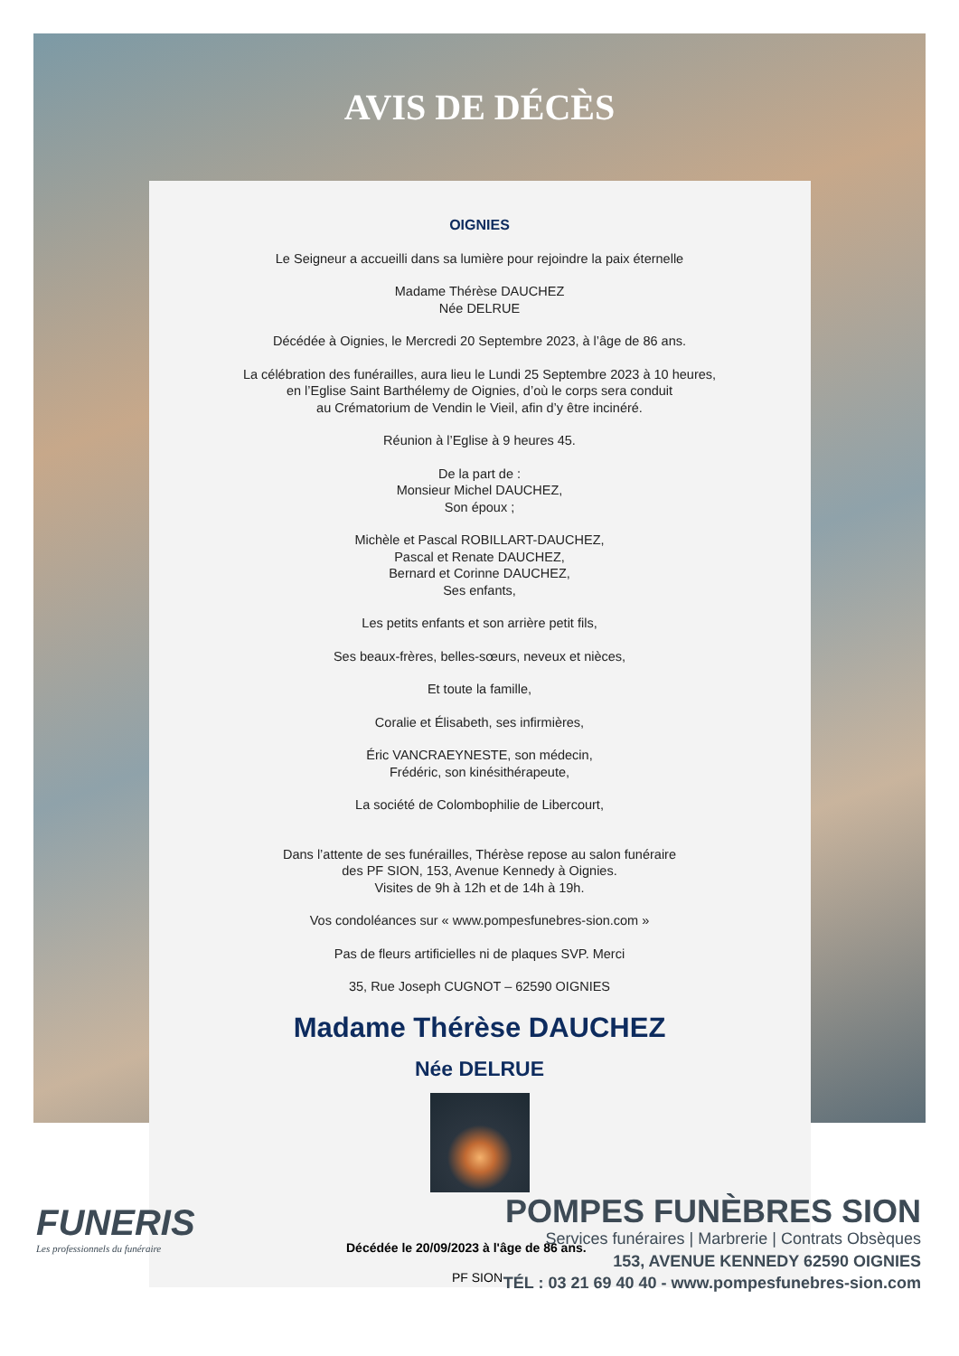AVIS DE DÉCÈS
OIGNIES
Le Seigneur a accueilli dans sa lumière pour rejoindre la paix éternelle
Madame Thérèse DAUCHEZ
Née DELRUE
Décédée à Oignies, le Mercredi 20 Septembre 2023, à l’âge de 86 ans.
La célébration des funérailles, aura lieu le Lundi 25 Septembre 2023 à 10 heures,
en l’Eglise Saint Barthélemy de Oignies, d’où le corps sera conduit
au Crématorium de Vendin le Vieil, afin d’y être incinéré.
Réunion à l’Eglise à 9 heures 45.
De la part de :
Monsieur Michel DAUCHEZ,
Son époux ;
Michèle et Pascal ROBILLART-DAUCHEZ,
Pascal et Renate DAUCHEZ,
Bernard et Corinne DAUCHEZ,
Ses enfants,
Les petits enfants et son arrière petit fils,
Ses beaux-frères, belles-sœurs, neveux et nièces,
Et toute la famille,
Coralie et Élisabeth, ses infirmières,
Éric VANCRAEYNESTE, son médecin,
Frédéric, son kinésithérapeute,
La société de Colombophilie de Libercourt,
Dans l’attente de ses funérailles, Thérèse repose au salon funéraire
des PF SION, 153, Avenue Kennedy à Oignies.
Visites de 9h à 12h et de 14h à 19h.
Vos condoléances sur « www.pompesfunebres-sion.com »
Pas de fleurs artificielles ni de plaques SVP. Merci
35, Rue Joseph CUGNOT – 62590 OIGNIES
Madame Thérèse DAUCHEZ
Née DELRUE
FUNERIS
Les professionnels du funéraire
Décédée le 20/09/2023 à l'âge de 86 ans.
PF SION
POMPES FUNÈBRES SION
Services funéraires | Marbrerie | Contrats Obsèques
153, AVENUE KENNEDY 62590 OIGNIES
TÉL : 03 21 69 40 40 - www.pompesfunebres-sion.com